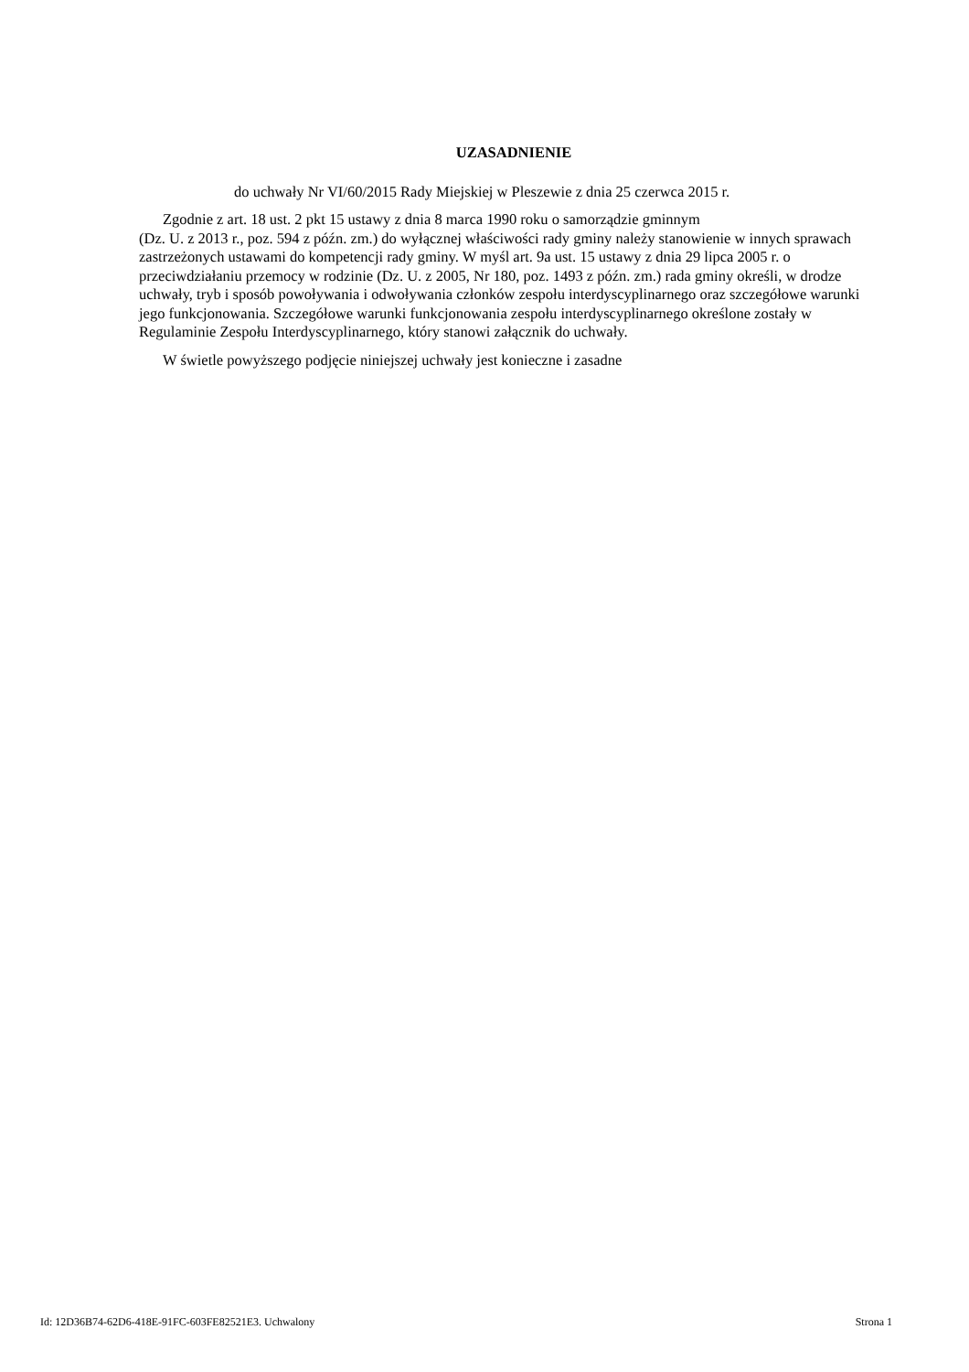UZASADNIENIE
do uchwały Nr VI/60/2015 Rady Miejskiej w Pleszewie z dnia 25 czerwca 2015 r.
Zgodnie z art. 18 ust. 2 pkt 15 ustawy z dnia 8 marca 1990 roku o samorządzie gminnym
(Dz. U. z 2013 r., poz. 594 z późn. zm.) do wyłącznej właściwości rady gminy należy stanowienie w innych sprawach zastrzeżonych ustawami do kompetencji rady gminy. W myśl art. 9a ust. 15 ustawy z dnia 29 lipca 2005 r. o przeciwdziałaniu przemocy w rodzinie (Dz. U. z 2005, Nr 180, poz. 1493 z późn. zm.) rada gminy określi, w drodze uchwały, tryb i sposób powoływania i odwoływania członków zespołu interdyscyplinarnego oraz szczegółowe warunki jego funkcjonowania. Szczegółowe warunki funkcjonowania zespołu interdyscyplinarnego określone zostały w Regulaminie Zespołu Interdyscyplinarnego, który stanowi załącznik do uchwały.
W świetle powyższego podjęcie niniejszej uchwały jest konieczne i zasadne
Id: 12D36B74-62D6-418E-91FC-603FE82521E3. Uchwalony Strona 1